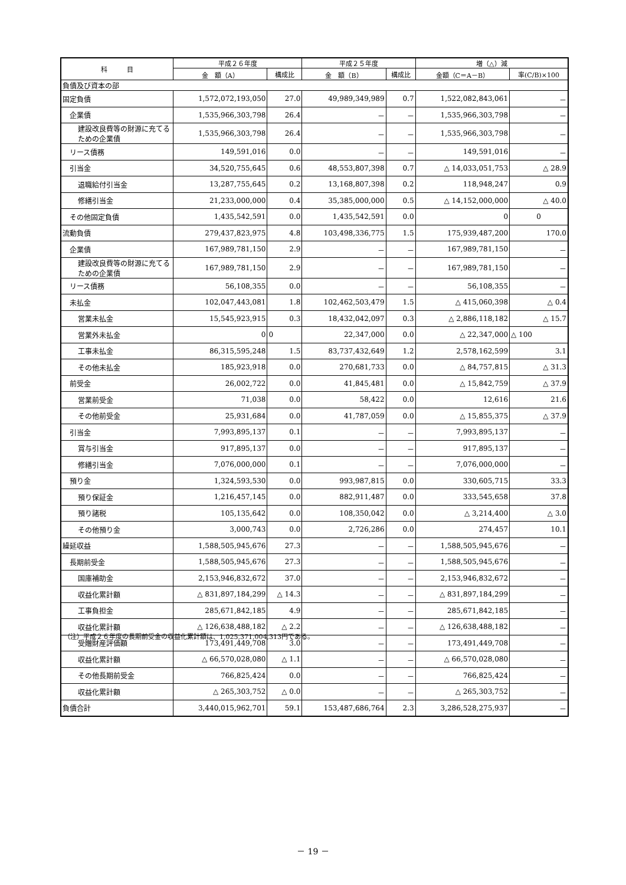| 科 目 | 平成２６年度 | | 平成２５年度 | | 増（△）減 | |
| --- | --- | --- | --- | --- | --- | --- |
| | 金 額（A） | 構成比 | 金 額（B） | 構成比 | 金額（C＝A－B） | 率(C/B)×100 |
| 負債及び資本の部 | | | | | | |
| 固定負債 | 1,572,072,193,050 | 27.0 | 49,989,349,989 | 0.7 | 1,522,082,843,061 | － |
| 企業債 | 1,535,966,303,798 | 26.4 | － | － | 1,535,966,303,798 | － |
| 建設改良費等の財源に充てるための企業債 | 1,535,966,303,798 | 26.4 | － | － | 1,535,966,303,798 | － |
| リース債務 | 149,591,016 | 0.0 | － | － | 149,591,016 | － |
| 引当金 | 34,520,755,645 | 0.6 | 48,553,807,398 | 0.7 | △ 14,033,051,753 | △ 28.9 |
| 退職給付引当金 | 13,287,755,645 | 0.2 | 13,168,807,398 | 0.2 | 118,948,247 | 0.9 |
| 修繕引当金 | 21,233,000,000 | 0.4 | 35,385,000,000 | 0.5 | △ 14,152,000,000 | △ 40.0 |
| その他固定負債 | 1,435,542,591 | 0.0 | 1,435,542,591 | 0.0 | 0 | 0 |
| 流動負債 | 279,437,823,975 | 4.8 | 103,498,336,775 | 1.5 | 175,939,487,200 | 170.0 |
| 企業債 | 167,989,781,150 | 2.9 | － | － | 167,989,781,150 | － |
| 建設改良費等の財源に充てるための企業債 | 167,989,781,150 | 2.9 | － | － | 167,989,781,150 | － |
| リース債務 | 56,108,355 | 0.0 | － | － | 56,108,355 | － |
| 未払金 | 102,047,443,081 | 1.8 | 102,462,503,479 | 1.5 | △ 415,060,398 | △ 0.4 |
| 営業未払金 | 15,545,923,915 | 0.3 | 18,432,042,097 | 0.3 | △ 2,886,118,182 | △ 15.7 |
| 営業外未払金 | 0 | 0 | 22,347,000 | 0.0 | △ 22,347,000 | △ 100 |
| 工事未払金 | 86,315,595,248 | 1.5 | 83,737,432,649 | 1.2 | 2,578,162,599 | 3.1 |
| その他未払金 | 185,923,918 | 0.0 | 270,681,733 | 0.0 | △ 84,757,815 | △ 31.3 |
| 前受金 | 26,002,722 | 0.0 | 41,845,481 | 0.0 | △ 15,842,759 | △ 37.9 |
| 営業前受金 | 71,038 | 0.0 | 58,422 | 0.0 | 12,616 | 21.6 |
| その他前受金 | 25,931,684 | 0.0 | 41,787,059 | 0.0 | △ 15,855,375 | △ 37.9 |
| 引当金 | 7,993,895,137 | 0.1 | － | － | 7,993,895,137 | － |
| 賞与引当金 | 917,895,137 | 0.0 | － | － | 917,895,137 | － |
| 修繕引当金 | 7,076,000,000 | 0.1 | － | － | 7,076,000,000 | － |
| 預り金 | 1,324,593,530 | 0.0 | 993,987,815 | 0.0 | 330,605,715 | 33.3 |
| 預り保証金 | 1,216,457,145 | 0.0 | 882,911,487 | 0.0 | 333,545,658 | 37.8 |
| 預り諸税 | 105,135,642 | 0.0 | 108,350,042 | 0.0 | △ 3,214,400 | △ 3.0 |
| その他預り金 | 3,000,743 | 0.0 | 2,726,286 | 0.0 | 274,457 | 10.1 |
| 繰延収益 | 1,588,505,945,676 | 27.3 | － | － | 1,588,505,945,676 | － |
| 長期前受金 | 1,588,505,945,676 | 27.3 | － | － | 1,588,505,945,676 | － |
| 国庫補助金 | 2,153,946,832,672 | 37.0 | － | － | 2,153,946,832,672 | － |
| 収益化累計額 | △ 831,897,184,299 | △ 14.3 | － | － | △ 831,897,184,299 | － |
| 工事負担金 | 285,671,842,185 | 4.9 | － | － | 285,671,842,185 | － |
| 収益化累計額 | △ 126,638,488,182 | △ 2.2 | － | － | △ 126,638,488,182 | － |
| 受贈財産評価額 | 173,491,449,708 | 3.0 | － | － | 173,491,449,708 | － |
| 収益化累計額 | △ 66,570,028,080 | △ 1.1 | － | － | △ 66,570,028,080 | － |
| その他長期前受金 | 766,825,424 | 0.0 | － | － | 766,825,424 | － |
| 収益化累計額 | △ 265,303,752 | △ 0.0 | － | － | △ 265,303,752 | － |
| 負債合計 | 3,440,015,962,701 | 59.1 | 153,487,686,764 | 2.3 | 3,286,528,275,937 | － |
（注）平成２６年度の長期前受金の収益化累計額は、1,025,371,004,313円である。
－ 19 －